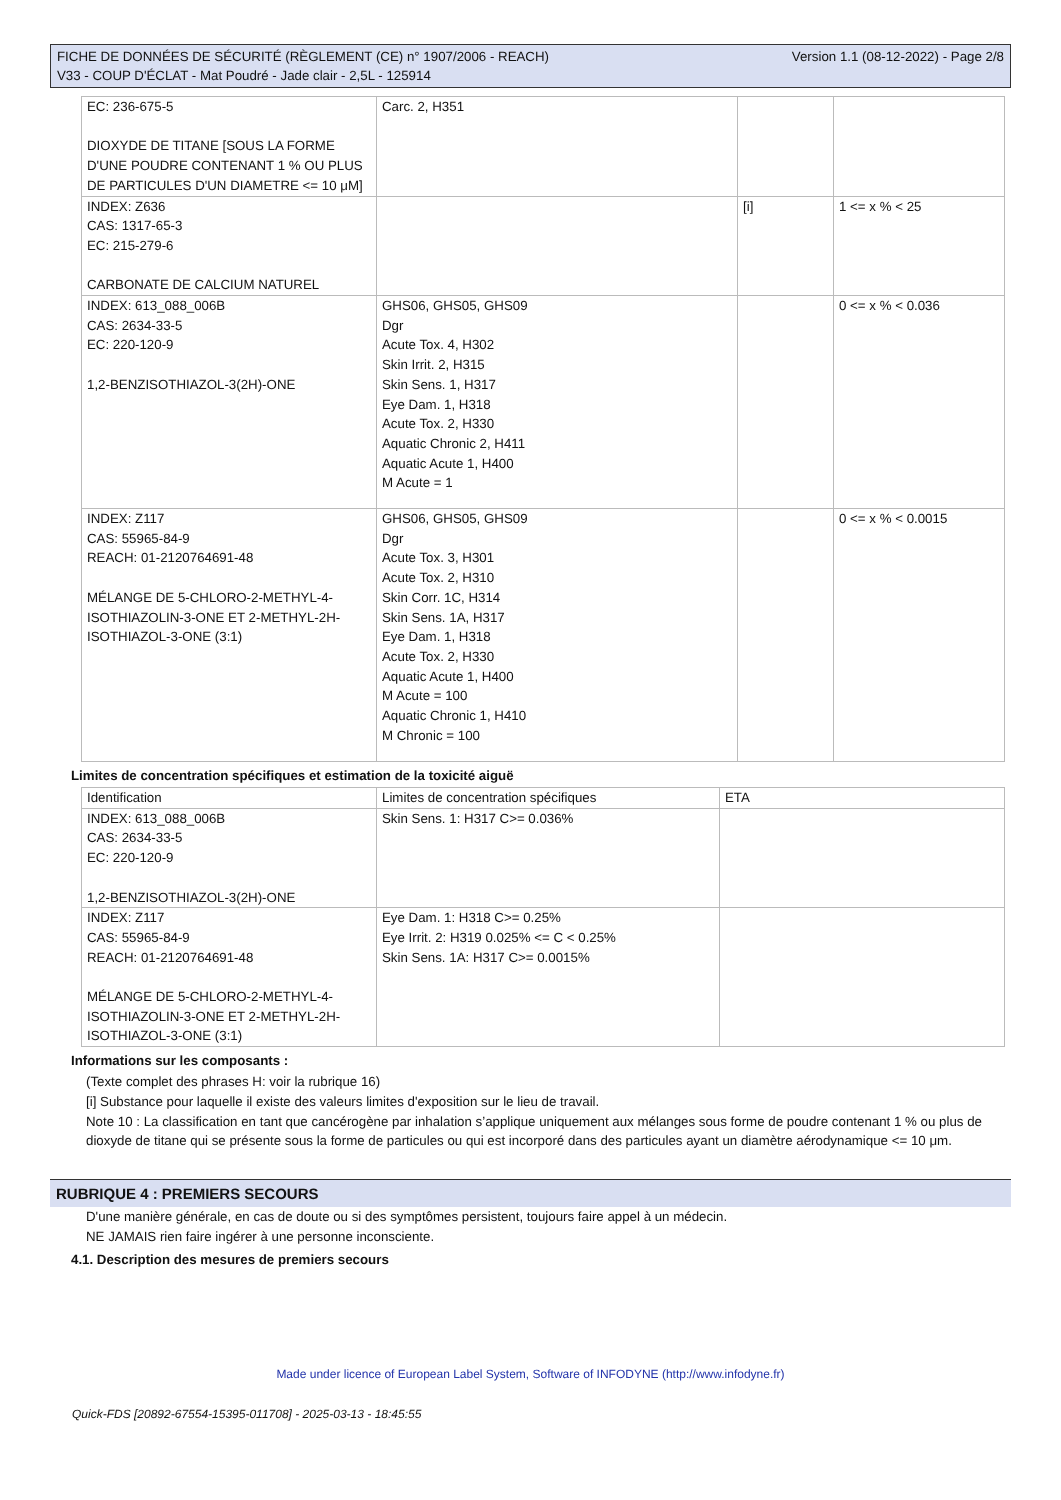FICHE DE DONNÉES DE SÉCURITÉ (RÈGLEMENT (CE) n° 1907/2006 - REACH)
V33 - COUP D'ÉCLAT - Mat Poudré - Jade clair - 2,5L - 125914
Version 1.1 (08-12-2022) - Page 2/8
| EC: 236-675-5 DIOXYDE DE TITANE [SOUS LA FORME D'UNE POUDRE CONTENANT 1 % OU PLUS DE PARTICULES D'UN DIAMETRE <= 10 μM] | Carc. 2, H351 | | |
| INDEX: Z636 CAS: 1317-65-3 EC: 215-279-6 CARBONATE DE CALCIUM NATUREL | | [i] | 1 <= x % < 25 |
| INDEX: 613_088_006B CAS: 2634-33-5 EC: 220-120-9 1,2-BENZISOTHIAZOL-3(2H)-ONE | GHS06, GHS05, GHS09 Dgr Acute Tox. 4, H302 Skin Irrit. 2, H315 Skin Sens. 1, H317 Eye Dam. 1, H318 Acute Tox. 2, H330 Aquatic Chronic 2, H411 Aquatic Acute 1, H400 M Acute = 1 | | 0 <= x % < 0.036 |
| INDEX: Z117 CAS: 55965-84-9 REACH: 01-2120764691-48 MÉLANGE DE 5-CHLORO-2-METHYL-4-ISOTHIAZOLIN-3-ONE ET 2-METHYL-2H-ISOTHIAZOL-3-ONE (3:1) | GHS06, GHS05, GHS09 Dgr Acute Tox. 3, H301 Acute Tox. 2, H310 Skin Corr. 1C, H314 Skin Sens. 1A, H317 Eye Dam. 1, H318 Acute Tox. 2, H330 Aquatic Acute 1, H400 M Acute = 100 Aquatic Chronic 1, H410 M Chronic = 100 | | 0 <= x % < 0.0015 |
Limites de concentration spécifiques et estimation de la toxicité aiguë
| Identification | Limites de concentration spécifiques | ETA |
| INDEX: 613_088_006B CAS: 2634-33-5 EC: 220-120-9 1,2-BENZISOTHIAZOL-3(2H)-ONE | Skin Sens. 1: H317 C>= 0.036% | |
| INDEX: Z117 CAS: 55965-84-9 REACH: 01-2120764691-48 MÉLANGE DE 5-CHLORO-2-METHYL-4-ISOTHIAZOLIN-3-ONE ET 2-METHYL-2H-ISOTHIAZOL-3-ONE (3:1) | Eye Dam. 1: H318 C>= 0.25% Eye Irrit. 2: H319 0.025% <= C < 0.25% Skin Sens. 1A: H317 C>= 0.0015% | |
Informations sur les composants :
(Texte complet des phrases H: voir la rubrique 16)
[i] Substance pour laquelle il existe des valeurs limites d'exposition sur le lieu de travail.
Note 10 : La classification en tant que cancérogène par inhalation s’applique uniquement aux mélanges sous forme de poudre contenant 1 % ou plus de dioxyde de titane qui se présente sous la forme de particules ou qui est incorporé dans des particules ayant un diamètre aérodynamique <= 10 μm.
RUBRIQUE 4 : PREMIERS SECOURS
D'une manière générale, en cas de doute ou si des symptômes persistent, toujours faire appel à un médecin.
NE JAMAIS rien faire ingérer à une personne inconsciente.
4.1. Description des mesures de premiers secours
Made under licence of European Label System, Software of INFODYNE (http://www.infodyne.fr)
Quick-FDS [20892-67554-15395-011708] - 2025-03-13 - 18:45:55